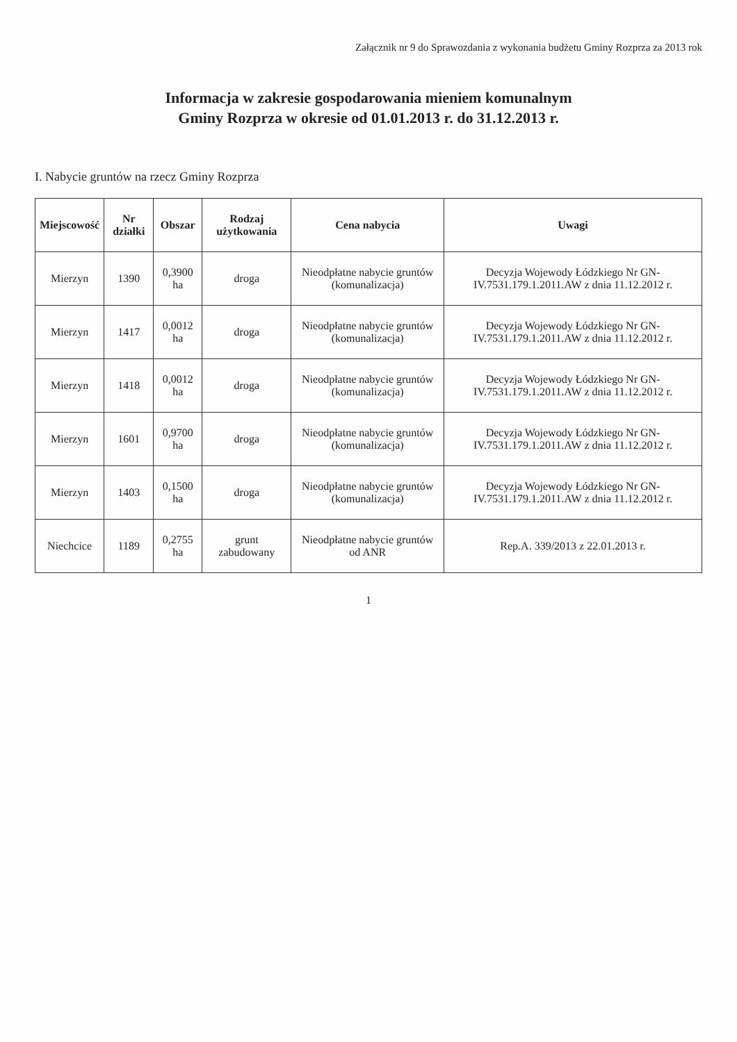Załącznik nr 9 do Sprawozdania z wykonania budżetu Gminy Rozprza za 2013 rok
Informacja w zakresie gospodarowania mieniem komunalnym
Gminy Rozprza w okresie od 01.01.2013 r. do 31.12.2013 r.
I. Nabycie gruntów na rzecz Gminy Rozprza
| Miejscowość | Nr działki | Obszar | Rodzaj użytkowania | Cena nabycia | Uwagi |
| --- | --- | --- | --- | --- | --- |
| Mierzyn | 1390 | 0,3900 ha | droga | Nieodpłatne nabycie gruntów (komunalizacja) | Decyzja Wojewody Łódzkiego Nr GN-IV.7531.179.1.2011.AW z dnia 11.12.2012 r. |
| Mierzyn | 1417 | 0,0012 ha | droga | Nieodpłatne nabycie gruntów (komunalizacja) | Decyzja Wojewody Łódzkiego Nr GN-IV.7531.179.1.2011.AW z dnia 11.12.2012 r. |
| Mierzyn | 1418 | 0,0012 ha | droga | Nieodpłatne nabycie gruntów (komunalizacja) | Decyzja Wojewody Łódzkiego Nr GN-IV.7531.179.1.2011.AW z dnia 11.12.2012 r. |
| Mierzyn | 1601 | 0,9700 ha | droga | Nieodpłatne nabycie gruntów (komunalizacja) | Decyzja Wojewody Łódzkiego Nr GN-IV.7531.179.1.2011.AW z dnia 11.12.2012 r. |
| Mierzyn | 1403 | 0,1500 ha | droga | Nieodpłatne nabycie gruntów (komunalizacja) | Decyzja Wojewody Łódzkiego Nr GN-IV.7531.179.1.2011.AW z dnia 11.12.2012 r. |
| Niechcice | 1189 | 0,2755 ha | grunt zabudowany | Nieodpłatne nabycie gruntów od ANR | Rep.A. 339/2013 z 22.01.2013 r. |
1